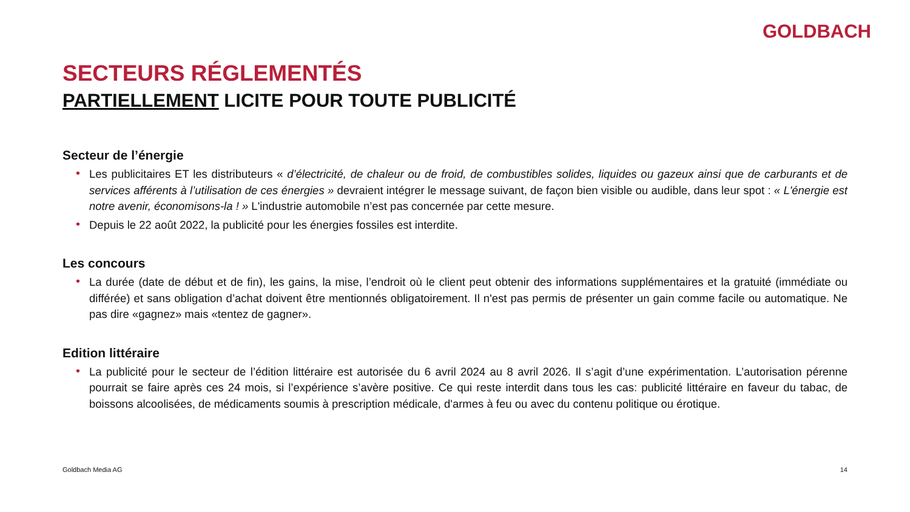GOLDBACH
SECTEURS RÉGLEMENTÉS
PARTIELLEMENT LICITE POUR TOUTE PUBLICITÉ
Secteur de l’énergie
• Les publicitaires ET les distributeurs « d’électricité, de chaleur ou de froid, de combustibles solides, liquides ou gazeux ainsi que de carburants et de services afférents à l’utilisation de ces énergies » devraient intégrer le message suivant, de façon bien visible ou audible, dans leur spot : « L'énergie est notre avenir, économisons-la ! » L'industrie automobile n’est pas concernée par cette mesure.
• Depuis le 22 août 2022, la publicité pour les énergies fossiles est interdite.
Les concours
• La durée (date de début et de fin), les gains, la mise, l’endroit où le client peut obtenir des informations supplémentaires et la gratuité (immédiate ou différée) et sans obligation d’achat doivent être mentionnés obligatoirement. Il n'est pas permis de présenter un gain comme facile ou automatique. Ne pas dire «gagnez» mais «tentez de gagner».
Edition littéraire
• La publicité pour le secteur de l’édition littéraire est autorisée du 6 avril 2024 au 8 avril 2026. Il s’agit d’une expérimentation. L’autorisation pérenne pourrait se faire après ces 24 mois, si l’expérience s’avère positive. Ce qui reste interdit dans tous les cas: publicité littéraire en faveur du tabac, de boissons alcoolisées, de médicaments soumis à prescription médicale, d'armes à feu ou avec du contenu politique ou érotique.
Goldbach Media AG 14